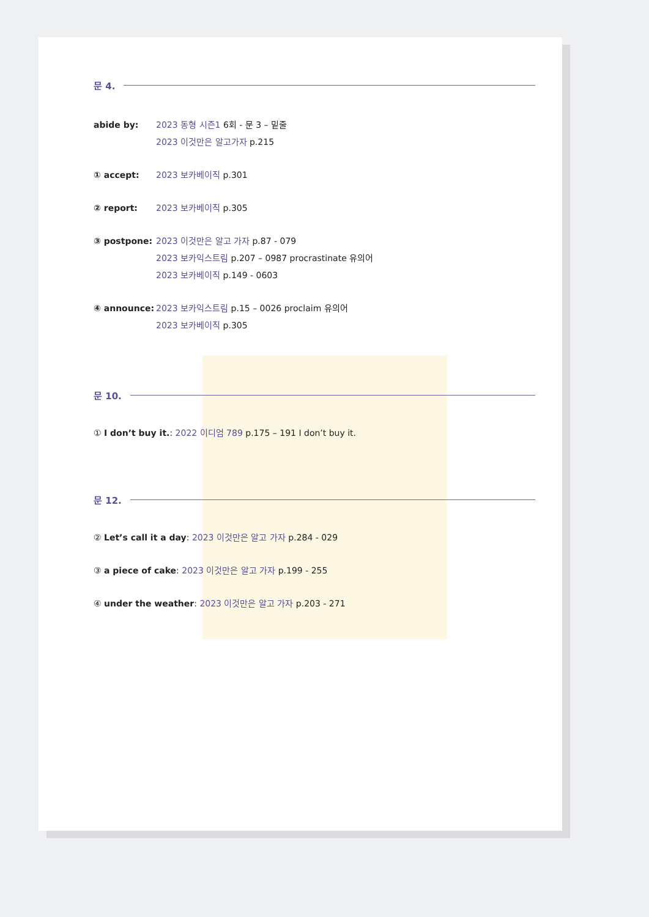문 4.
abide by: 2023 동형 시즌1 6회 - 문 3 – 밑줄
2023 이것만은 알고가자 p.215
① accept: 2023 보카베이직 p.301
② report: 2023 보카베이직 p.305
③ postpone: 2023 이것만은 알고 가자 p.87 - 079
2023 보카익스트림 p.207 – 0987 procrastinate 유의어
2023 보카베이직 p.149 - 0603
④ announce: 2023 보카익스트림 p.15 – 0026 proclaim 유의어
2023 보카베이직 p.305
문 10.
① I don’t buy it.: 2022 이디엄 789 p.175 – 191 I don’t buy it.
문 12.
② Let’s call it a day: 2023 이것만은 알고 가자 p.284 - 029
③ a piece of cake: 2023 이것만은 알고 가자 p.199 - 255
④ under the weather: 2023 이것만은 알고 가자 p.203 - 271